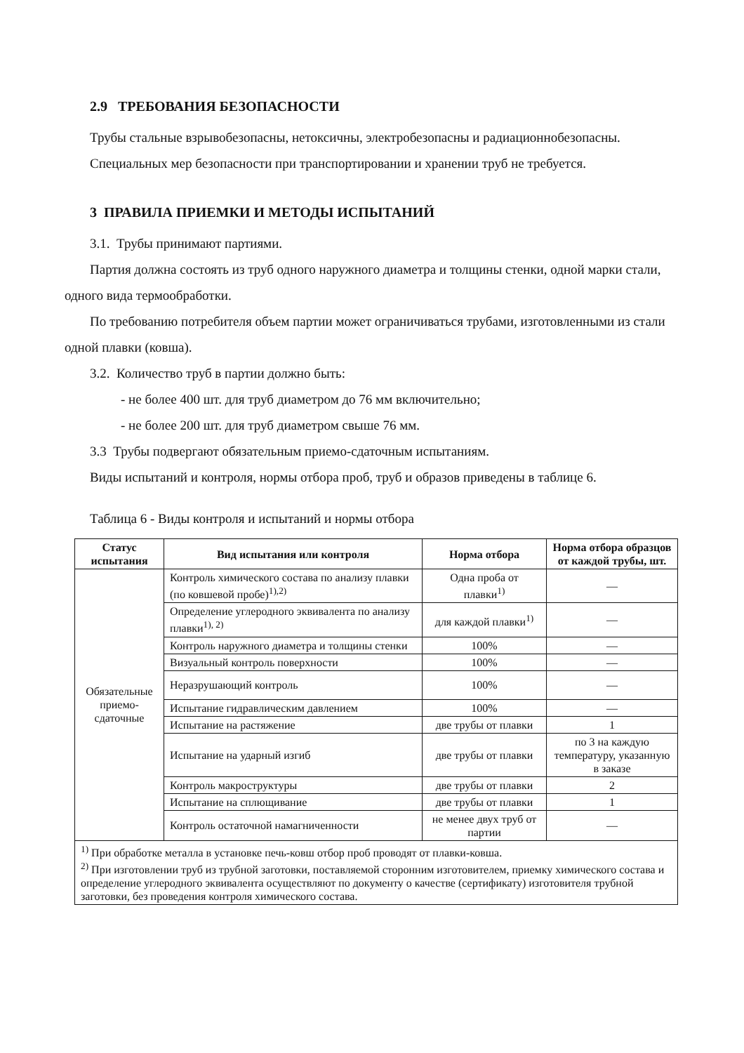2.9 ТРЕБОВАНИЯ БЕЗОПАСНОСТИ
Трубы стальные взрывобезопасны, нетоксичны, электробезопасны и радиационнобезопасны.
Специальных мер безопасности при транспортировании и хранении труб не требуется.
3 ПРАВИЛА ПРИЕМКИ И МЕТОДЫ ИСПЫТАНИЙ
3.1. Трубы принимают партиями.
Партия должна состоять из труб одного наружного диаметра и толщины стенки, одной марки стали, одного вида термообработки.
По требованию потребителя объем партии может ограничиваться трубами, изготовленными из стали одной плавки (ковша).
3.2. Количество труб в партии должно быть:
- не более 400 шт. для труб диаметром до 76 мм включительно;
- не более 200 шт. для труб диаметром свыше 76 мм.
3.3 Трубы подвергают обязательным приемо-сдаточным испытаниям.
Виды испытаний и контроля, нормы отбора проб, труб и образов приведены в таблице 6.
Таблица 6 - Виды контроля и испытаний и нормы отбора
| Статус испытания | Вид испытания или контроля | Норма отбора | Норма отбора образцов от каждой трубы, шт. |
| --- | --- | --- | --- |
| Обязательные приемо-сдаточные | Контроль химического состава по анализу плавки (по ковшевой пробе)<sup>1),2)</sup> | Одна проба от плавки<sup>1)</sup> | — |
| | Определение углеродного эквивалента по анализу плавки<sup>1), 2)</sup> | для каждой плавки<sup>1)</sup> | — |
| | Контроль наружного диаметра и толщины стенки | 100% | — |
| | Визуальный контроль поверхности | 100% | — |
| | Неразрушающий контроль | 100% | — |
| | Испытание гидравлическим давлением | 100% | — |
| | Испытание на растяжение | две трубы от плавки | 1 |
| | Испытание на ударный изгиб | две трубы от плавки | по 3 на каждую температуру, указанную в заказе |
| | Контроль макроструктуры | две трубы от плавки | 2 |
| | Испытание на сплющивание | две трубы от плавки | 1 |
| | Контроль остаточной намагниченности | не менее двух труб от партии | — |
| <sup>1)</sup> При обработке металла в установке печь-ковш отбор проб проводят от плавки-ковша. <sup>2)</sup> При изготовлении труб из трубной заготовки, поставляемой сторонним изготовителем, приемку химического состава и определение углеродного эквивалента осуществляют по документу о качестве (сертификату) изготовителя трубной заготовки, без проведения контроля химического состава. | | | |